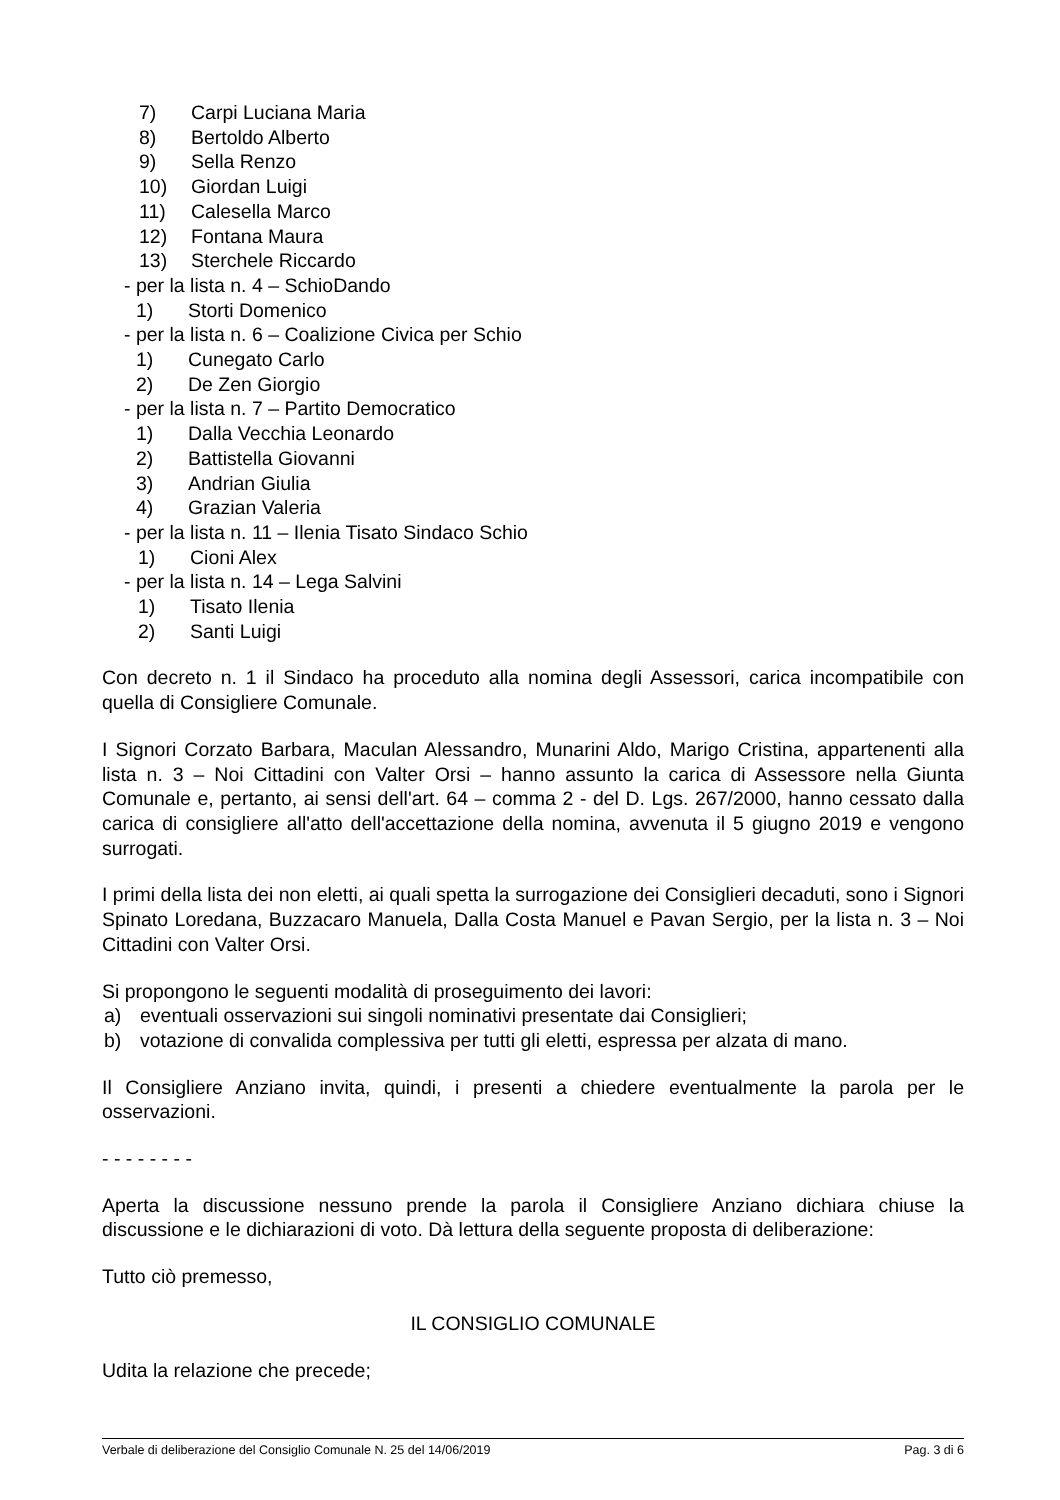7) Carpi Luciana Maria
8) Bertoldo Alberto
9) Sella Renzo
10) Giordan Luigi
11) Calesella Marco
12) Fontana Maura
13) Sterchele Riccardo
- per la lista n. 4 – SchioDando
1) Storti Domenico
- per la lista n. 6 – Coalizione Civica per Schio
1) Cunegato Carlo
2) De Zen Giorgio
- per la lista n. 7 – Partito Democratico
1) Dalla Vecchia Leonardo
2) Battistella Giovanni
3) Andrian Giulia
4) Grazian Valeria
- per la lista n. 11 – Ilenia Tisato Sindaco Schio
1) Cioni Alex
- per la lista n. 14 – Lega Salvini
1) Tisato Ilenia
2) Santi Luigi
Con decreto n. 1 il Sindaco ha proceduto alla nomina degli Assessori, carica incompatibile con quella di Consigliere Comunale.
I Signori Corzato Barbara, Maculan Alessandro, Munarini Aldo, Marigo Cristina, appartenenti alla lista n. 3 – Noi Cittadini con Valter Orsi – hanno assunto la carica di Assessore nella Giunta Comunale e, pertanto, ai sensi dell'art. 64 – comma 2 - del D. Lgs. 267/2000, hanno cessato dalla carica di consigliere all'atto dell'accettazione della nomina, avvenuta il 5 giugno 2019 e vengono surrogati.
I primi della lista dei non eletti, ai quali spetta la surrogazione dei Consiglieri decaduti, sono i Signori Spinato Loredana, Buzzacaro Manuela, Dalla Costa Manuel e Pavan Sergio, per la lista n. 3 – Noi Cittadini con Valter Orsi.
Si propongono le seguenti modalità di proseguimento dei lavori:
a) eventuali osservazioni sui singoli nominativi presentate dai Consiglieri;
b) votazione di convalida complessiva per tutti gli eletti, espressa per alzata di mano.
Il Consigliere Anziano invita, quindi, i presenti a chiedere eventualmente la parola per le osservazioni.
- - - - - - - -
Aperta la discussione nessuno prende la parola il Consigliere Anziano dichiara chiuse la discussione e le dichiarazioni di voto. Dà lettura della seguente proposta di deliberazione:
Tutto ciò premesso,
IL CONSIGLIO COMUNALE
Udita la relazione che precede;
Verbale di deliberazione del Consiglio Comunale N. 25 del 14/06/2019 Pag. 3 di 6